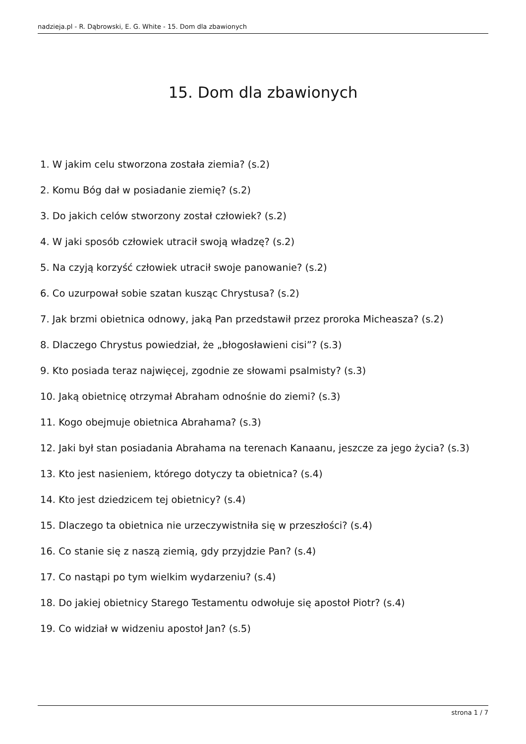nadzieja.pl - R. Dąbrowski, E. G. White - 15. Dom dla zbawionych
15. Dom dla zbawionych
1. W jakim celu stworzona została ziemia? (s.2)
2. Komu Bóg dał w posiadanie ziemię? (s.2)
3. Do jakich celów stworzony został człowiek? (s.2)
4. W jaki sposób człowiek utracił swoją władzę? (s.2)
5. Na czyją korzyść człowiek utracił swoje panowanie? (s.2)
6. Co uzurpował sobie szatan kusząc Chrystusa? (s.2)
7. Jak brzmi obietnica odnowy, jaką Pan przedstawił przez proroka Micheasza? (s.2)
8. Dlaczego Chrystus powiedział, że „błogosławieni cisi”? (s.3)
9. Kto posiada teraz najwięcej, zgodnie ze słowami psalmisty? (s.3)
10. Jaką obietnicę otrzymał Abraham odnośnie do ziemi? (s.3)
11. Kogo obejmuje obietnica Abrahama? (s.3)
12. Jaki był stan posiadania Abrahama na terenach Kanaanu, jeszcze za jego życia? (s.3)
13. Kto jest nasieniem, którego dotyczy ta obietnica? (s.4)
14. Kto jest dziedzicem tej obietnicy? (s.4)
15. Dlaczego ta obietnica nie urzeczywistniła się w przeszłości? (s.4)
16. Co stanie się z naszą ziemią, gdy przyjdzie Pan? (s.4)
17. Co nastąpi po tym wielkim wydarzeniu? (s.4)
18. Do jakiej obietnicy Starego Testamentu odwołuje się apostoł Piotr? (s.4)
19. Co widział w widzeniu apostoł Jan? (s.5)
strona 1 / 7